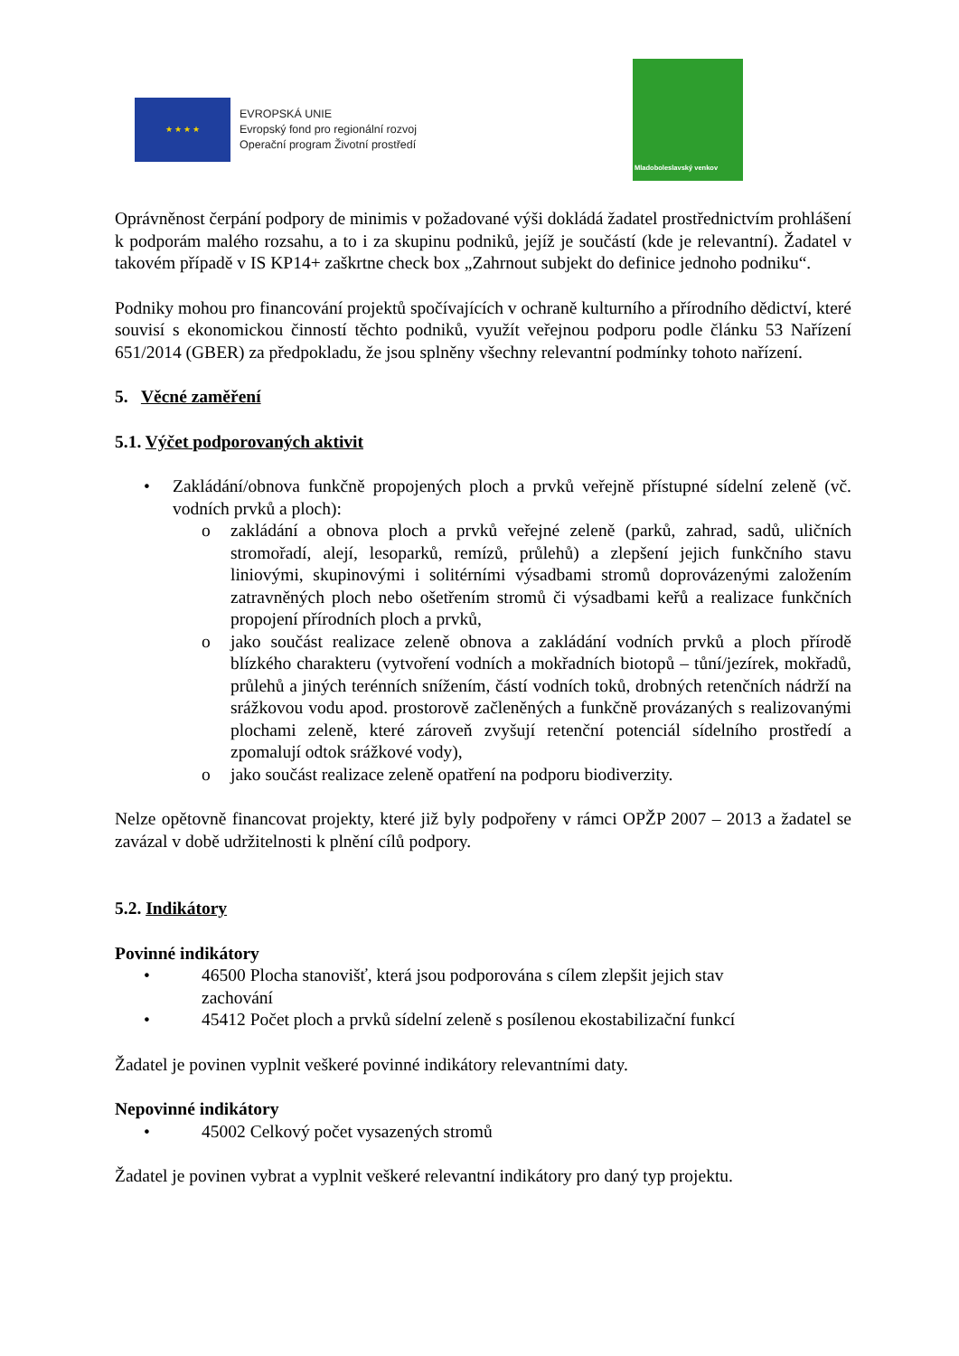★ ★ ★ ★
EVROPSKÁ UNIE
Evropský fond pro regionální rozvoj
Operační program Životní prostředí
Mladoboleslavský venkov
Oprávněnost čerpání podpory de minimis v požadované výši dokládá žadatel prostřednictvím prohlášení k podporám malého rozsahu, a to i za skupinu podniků, jejíž je součástí (kde je relevantní). Žadatel v takovém případě v IS KP14+ zaškrtne check box „Zahrnout subjekt do definice jednoho podniku“.
Podniky mohou pro financování projektů spočívajících v ochraně kulturního a přírodního dědictví, které souvisí s ekonomickou činností těchto podniků, využít veřejnou podporu podle článku 53 Nařízení 651/2014 (GBER) za předpokladu, že jsou splněny všechny relevantní podmínky tohoto nařízení.
5. Věcné zaměření
5.1. Výčet podporovaných aktivit
• Zakládání/obnova funkčně propojených ploch a prvků veřejně přístupné sídelní zeleně (vč. vodních prvků a ploch):
o zakládání a obnova ploch a prvků veřejné zeleně (parků, zahrad, sadů, uličních stromořadí, alejí, lesoparků, remízů, průlehů) a zlepšení jejich funkčního stavu liniovými, skupinovými i solitérními výsadbami stromů doprovázenými založením zatravněných ploch nebo ošetřením stromů či výsadbami keřů a realizace funkčních propojení přírodních ploch a prvků,
o jako součást realizace zeleně obnova a zakládání vodních prvků a ploch přírodě blízkého charakteru (vytvoření vodních a mokřadních biotopů – tůní/jezírek, mokřadů, průlehů a jiných terénních snížením, částí vodních toků, drobných retenčních nádrží na srážkovou vodu apod. prostorově začleněných a funkčně provázaných s realizovanými plochami zeleně, které zároveň zvyšují retenční potenciál sídelního prostředí a zpomalují odtok srážkové vody),
o jako součást realizace zeleně opatření na podporu biodiverzity.
Nelze opětovně financovat projekty, které již byly podpořeny v rámci OPŽP 2007 – 2013 a žadatel se zavázal v době udržitelnosti k plnění cílů podpory.
5.2. Indikátory
Povinné indikátory
• 46500 Plocha stanovišť, která jsou podporována s cílem zlepšit jejich stav
zachování
• 45412 Počet ploch a prvků sídelní zeleně s posílenou ekostabilizační funkcí
Žadatel je povinen vyplnit veškeré povinné indikátory relevantními daty.
Nepovinné indikátory
• 45002 Celkový počet vysazených stromů
Žadatel je povinen vybrat a vyplnit veškeré relevantní indikátory pro daný typ projektu.